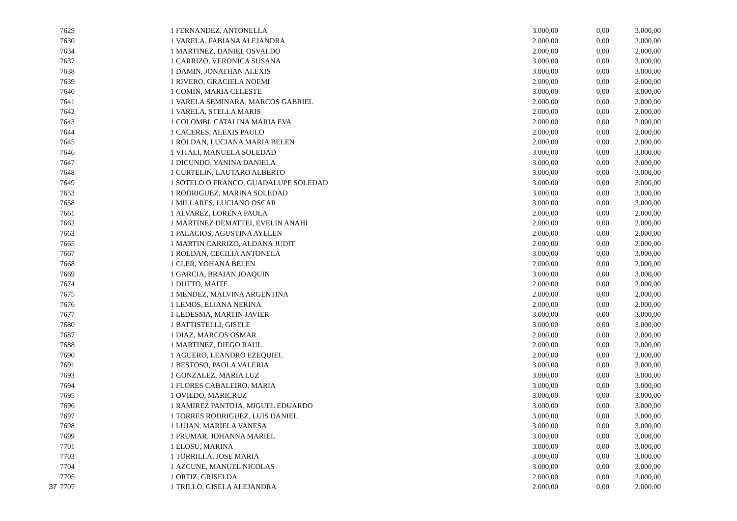| | 7629 | 1 | FERNANDEZ, ANTONELLA | 3.000,00 | 0,00 | 3.000,00 |
| | 7630 | 1 | VARELA, FABIANA ALEJANDRA | 2.000,00 | 0,00 | 2.000,00 |
| | 7634 | 1 | MARTINEZ, DANIEL OSVALDO | 2.000,00 | 0,00 | 2.000,00 |
| | 7637 | 1 | CARRIZO, VERONICA SUSANA | 3.000,00 | 0,00 | 3.000,00 |
| | 7638 | 1 | DAMIN, JONATHAN ALEXIS | 3.000,00 | 0,00 | 3.000,00 |
| | 7639 | 1 | RIVERO, GRACIELA NOEMI | 2.000,00 | 0,00 | 2.000,00 |
| | 7640 | 1 | COMIN, MARIA CELESTE | 3.000,00 | 0,00 | 3.000,00 |
| | 7641 | 1 | VARELA SEMINARA, MARCOS GABRIEL | 2.000,00 | 0,00 | 2.000,00 |
| | 7642 | 1 | VARELA, STELLA MARIS | 2.000,00 | 0,00 | 2.000,00 |
| | 7643 | 1 | COLOMBI, CATALINA MARIA EVA | 2.000,00 | 0,00 | 2.000,00 |
| | 7644 | 1 | CACERES, ALEXIS PAULO | 2.000,00 | 0,00 | 2.000,00 |
| | 7645 | 1 | ROLDAN, LUCIANA MARIA BELEN | 2.000,00 | 0,00 | 2.000,00 |
| | 7646 | 1 | VITALI, MANUELA SOLEDAD | 3.000,00 | 0,00 | 3.000,00 |
| | 7647 | 1 | DICUNDO, YANINA DANIELA | 3.000,00 | 0,00 | 3.000,00 |
| | 7648 | 1 | CURTELIN, LAUTARO ALBERTO | 3.000,00 | 0,00 | 3.000,00 |
| | 7649 | 1 | SOTELO O FRANCO, GUADALUPE SOLEDAD | 3.000,00 | 0,00 | 3.000,00 |
| | 7653 | 1 | RODRIGUEZ, MARINA SOLEDAD | 3.000,00 | 0,00 | 3.000,00 |
| | 7658 | 1 | MILLARES, LUCIANO OSCAR | 3.000,00 | 0,00 | 3.000,00 |
| | 7661 | 1 | ALVAREZ, LORENA PAOLA | 2.000,00 | 0,00 | 2.000,00 |
| | 7662 | 1 | MARTINEZ DEMATTEI, EVELIN ANAHI | 2.000,00 | 0,00 | 2.000,00 |
| | 7663 | 1 | PALACIOS, AGUSTINA AYELEN | 2.000,00 | 0,00 | 2.000,00 |
| | 7665 | 1 | MARTIN CARRIZO, ALDANA JUDIT | 2.000,00 | 0,00 | 2.000,00 |
| | 7667 | 1 | ROLDAN, CECILIA ANTONELA | 3.000,00 | 0,00 | 3.000,00 |
| | 7668 | 1 | CLER, YOHANA BELEN | 2.000,00 | 0,00 | 2.000,00 |
| | 7669 | 1 | GARCIA, BRAIAN JOAQUIN | 3.000,00 | 0,00 | 3.000,00 |
| | 7674 | 1 | DUTTO, MAITE | 2.000,00 | 0,00 | 2.000,00 |
| | 7675 | 1 | MENDEZ, MALVINA ARGENTINA | 2.000,00 | 0,00 | 2.000,00 |
| | 7676 | 1 | LEMOS, ELIANA NERINA | 2.000,00 | 0,00 | 2.000,00 |
| | 7677 | 1 | LEDESMA, MARTIN JAVIER | 3.000,00 | 0,00 | 3.000,00 |
| | 7680 | 1 | BATTISTELLI, GISELE | 3.000,00 | 0,00 | 3.000,00 |
| | 7687 | 1 | DIAZ, MARCOS OSMAR | 2.000,00 | 0,00 | 2.000,00 |
| | 7688 | 1 | MARTINEZ, DIEGO RAUL | 2.000,00 | 0,00 | 2.000,00 |
| | 7690 | 1 | AGUERO, LEANDRO EZEQUIEL | 2.000,00 | 0,00 | 2.000,00 |
| | 7691 | 1 | BESTOSO, PAOLA VALERIA | 3.000,00 | 0,00 | 3.000,00 |
| | 7693 | 1 | GONZALEZ, MARIA LUZ | 3.000,00 | 0,00 | 3.000,00 |
| | 7694 | 1 | FLORES CABALEIRO, MARIA | 3.000,00 | 0,00 | 3.000,00 |
| | 7695 | 1 | OVIEDO, MARICRUZ | 3.000,00 | 0,00 | 3.000,00 |
| | 7696 | 1 | RAMIREZ PANTOJA, MIGUEL EDUARDO | 3.000,00 | 0,00 | 3.000,00 |
| | 7697 | 1 | TORRES RODRIGUEZ, LUIS DANIEL | 3.000,00 | 0,00 | 3.000,00 |
| | 7698 | 1 | LUJAN, MARIELA VANESA | 3.000,00 | 0,00 | 3.000,00 |
| | 7699 | 1 | PRUMAR, JOHANNA MARIEL | 3.000,00 | 0,00 | 3.000,00 |
| | 7701 | 1 | ELOSU, MARINA | 3.000,00 | 0,00 | 3.000,00 |
| | 7703 | 1 | TORRILLA, JOSE MARIA | 3.000,00 | 0,00 | 3.000,00 |
| | 7704 | 1 | AZCUNE, MANUEL NICOLAS | 3.000,00 | 0,00 | 3.000,00 |
| | 7705 | 1 | ORTIZ, GRISELDA | 2.000,00 | 0,00 | 2.000,00 |
| 37 | 7707 | 1 | TRILLO, GISELA ALEJANDRA | 2.000,00 | 0,00 | 2.000,00 |